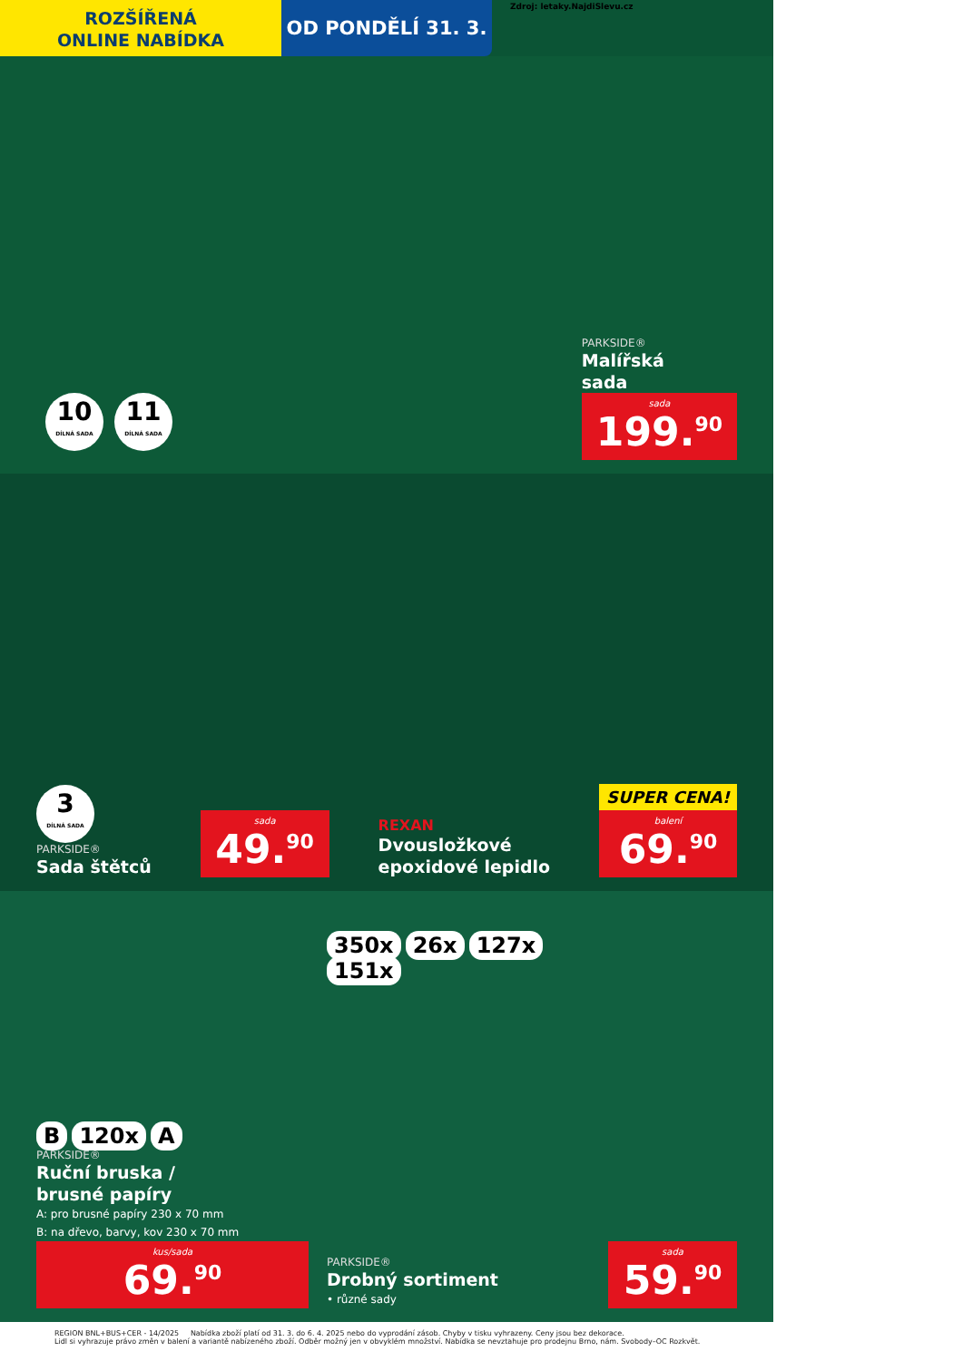ROZŠÍŘENÁ
ONLINE NABÍDKA
OD PONDĚLÍ 31. 3.
Zdroj: letaky.NajdiSlevu.cz
10 DÍLNÁ SADA 11 DÍLNÁ SADA
PARKSIDE®
Malířská
sada
sada
199.<sup>90</sup>
3 DÍLNÁ SADA
PARKSIDE®
Sada štětců
sada
49.<sup>90</sup>
REXAN
Dvousložkové
epoxidové lepidlo
SUPER CENA!
balení
69.<sup>90</sup>
B 120x A
PARKSIDE®
Ruční bruska /
brusné papíry
A: pro brusné papíry 230 x 70 mm
B: na dřevo, barvy, kov 230 x 70 mm
kus/sada
69.<sup>90</sup>
350x 26x 127x 151x
PARKSIDE®
Drobný sortiment
• různé sady
sada
59.<sup>90</sup>
REGION BNL+BUS+CER - 14/2025 Nabídka zboží platí od 31. 3. do 6. 4. 2025 nebo do vyprodání zásob. Chyby v tisku vyhrazeny. Ceny jsou bez dekorace.
Lidl si vyhrazuje právo změn v balení a variantě nabízeného zboží. Odběr možný jen v obvyklém množství. Nabídka se nevztahuje pro prodejnu Brno, nám. Svobody–OC Rozkvět.